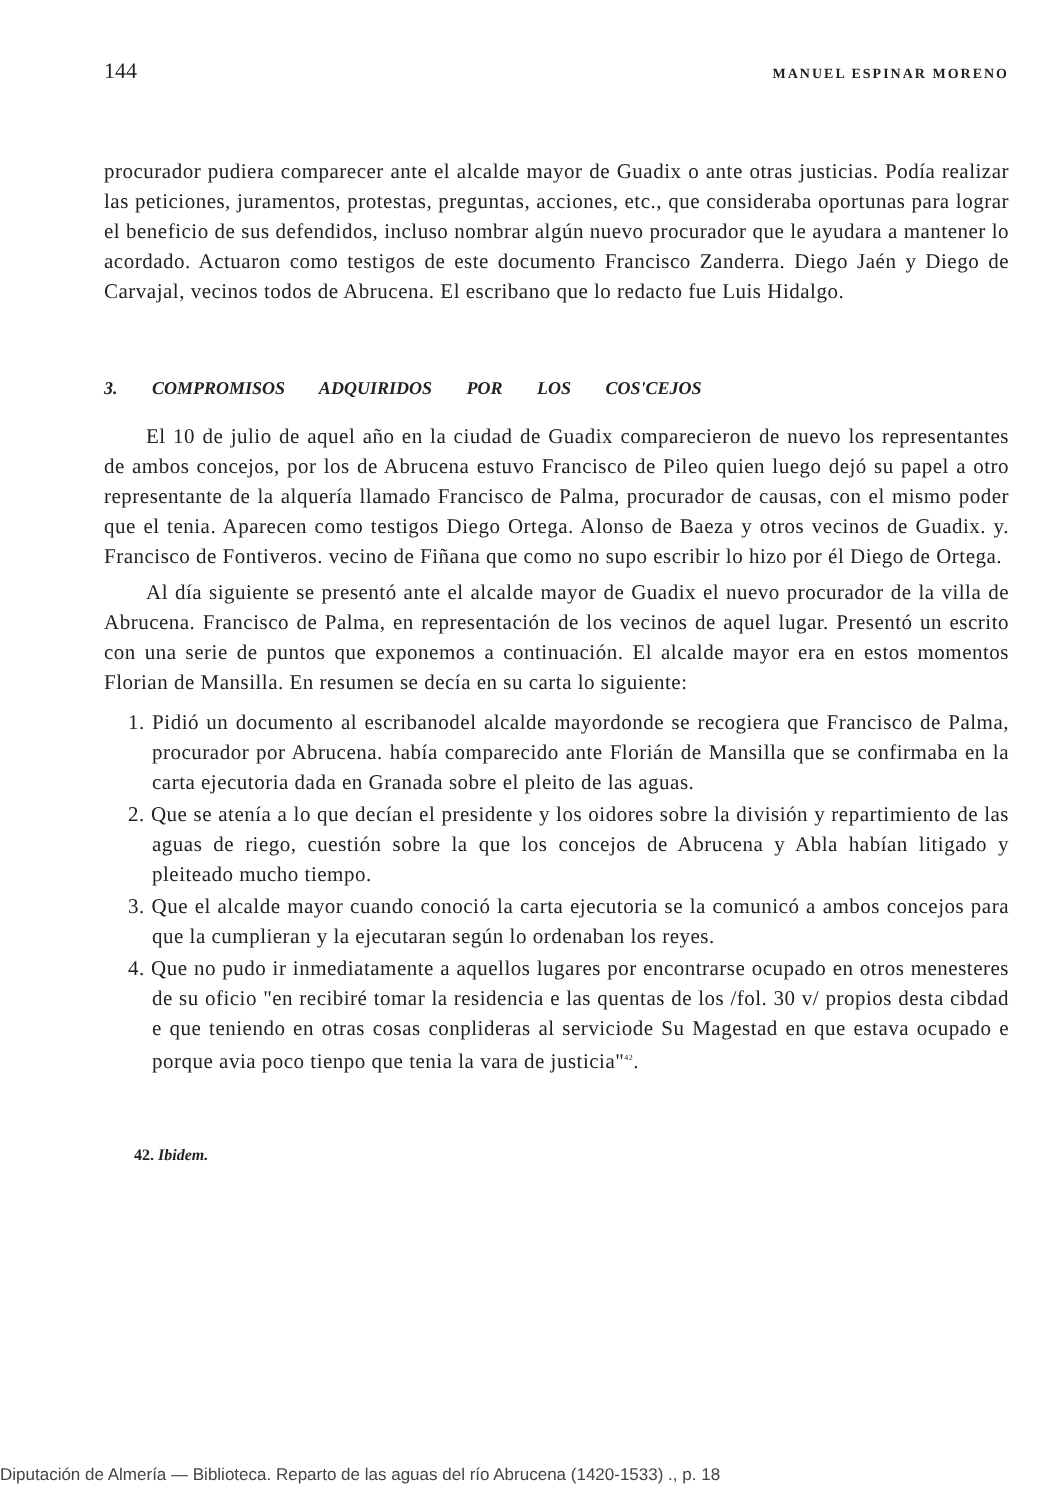144 MANUEL ESPINAR MORENO
procurador pudiera comparecer ante el alcalde mayor de Guadix o ante otras justicias. Podía realizar las peticiones, juramentos, protestas, preguntas, acciones, etc., que consideraba oportunas para lograr el beneficio de sus defendidos, incluso nombrar algún nuevo procurador que le ayudara a mantener lo acordado. Actuaron como testigos de este documento Francisco Zanderra. Diego Jaén y Diego de Carvajal, vecinos todos de Abrucena. El escribano que lo redacto fue Luis Hidalgo.
3. COMPROMISOS ADQUIRIDOS POR LOS COS'CEJOS
El 10 de julio de aquel año en la ciudad de Guadix comparecieron de nuevo los representantes de ambos concejos, por los de Abrucena estuvo Francisco de Pileo quien luego dejó su papel a otro representante de la alquería llamado Francisco de Palma, procurador de causas, con el mismo poder que el tenia. Aparecen como testigos Diego Ortega. Alonso de Baeza y otros vecinos de Guadix. y. Francisco de Fontiveros. vecino de Fiñana que como no supo escribir lo hizo por él Diego de Ortega.
Al día siguiente se presentó ante el alcalde mayor de Guadix el nuevo procurador de la villa de Abrucena. Francisco de Palma, en representación de los vecinos de aquel lugar. Presentó un escrito con una serie de puntos que exponemos a continuación. El alcalde mayor era en estos momentos Florian de Mansilla. En resumen se decía en su carta lo siguiente:
1. Pidió un documento al escribanodel alcalde mayordonde se recogiera que Francisco de Palma, procurador por Abrucena. había comparecido ante Florián de Mansilla que se confirmaba en la carta ejecutoria dada en Granada sobre el pleito de las aguas.
2. Que se atenía a lo que decían el presidente y los oidores sobre la división y repartimiento de las aguas de riego, cuestión sobre la que los concejos de Abrucena y Abla habían litigado y pleiteado mucho tiempo.
3. Que el alcalde mayor cuando conoció la carta ejecutoria se la comunicó a ambos concejos para que la cumplieran y la ejecutaran según lo ordenaban los reyes.
4. Que no pudo ir inmediatamente a aquellos lugares por encontrarse ocupado en otros menesteres de su oficio "en recibiré tomar la residencia e las quentas de los /fol. 30 v/ propios desta cibdad e que teniendo en otras cosas conplideras al serviciode Su Magestad en que estava ocupado e porque avia poco tienpo que tenia la vara de justicia"<sup>42</sup>.
42. Ibidem.
Diputación de Almería — Biblioteca. Reparto de las aguas del río Abrucena (1420-1533) ., p. 18